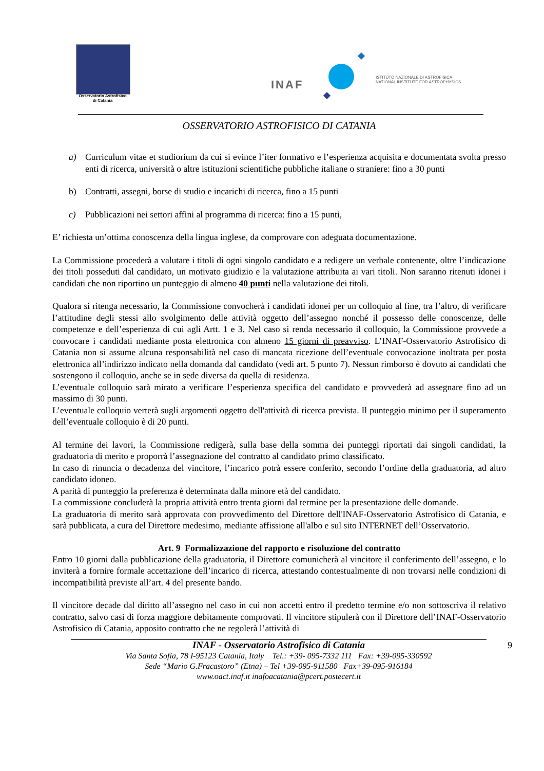Osservatorio Astrofisico
di Catania
INAF
ISTITUTO NAZIONALE DI ASTROFISICA
NATIONAL INSTITUTE FOR ASTROPHYSICS
OSSERVATORIO ASTROFISICO DI CATANIA
a) Curriculum vitae et studiorium da cui si evince l’iter formativo e l’esperienza acquisita e documentata svolta presso enti di ricerca, università o altre istituzioni scientifiche pubbliche italiane o straniere: fino a 30 punti
b) Contratti, assegni, borse di studio e incarichi di ricerca, fino a 15 punti
c) Pubblicazioni nei settori affini al programma di ricerca: fino a 15 punti,
E’ richiesta un’ottima conoscenza della lingua inglese, da comprovare con adeguata documentazione.
La Commissione procederà a valutare i titoli di ogni singolo candidato e a redigere un verbale contenente, oltre l’indicazione dei titoli posseduti dal candidato, un motivato giudizio e la valutazione attribuita ai vari titoli. Non saranno ritenuti idonei i candidati che non riportino un punteggio di almeno 40 punti nella valutazione dei titoli.
Qualora si ritenga necessario, la Commissione convocherà i candidati idonei per un colloquio al fine, tra l’altro, di verificare l’attitudine degli stessi allo svolgimento delle attività oggetto dell’assegno nonché il possesso delle conoscenze, delle competenze e dell’esperienza di cui agli Artt. 1 e 3. Nel caso si renda necessario il colloquio, la Commissione provvede a convocare i candidati mediante posta elettronica con almeno 15 giorni di preavviso. L’INAF-Osservatorio Astrofisico di Catania non si assume alcuna responsabilità nel caso di mancata ricezione dell’eventuale convocazione inoltrata per posta elettronica all’indirizzo indicato nella domanda dal candidato (vedi art. 5 punto 7). Nessun rimborso è dovuto ai candidati che sostengono il colloquio, anche se in sede diversa da quella di residenza.
L’eventuale colloquio sarà mirato a verificare l’esperienza specifica del candidato e provvederà ad assegnare fino ad un massimo di 30 punti.
L’eventuale colloquio verterà sugli argomenti oggetto dell'attività di ricerca prevista. Il punteggio minimo per il superamento dell’eventuale colloquio è di 20 punti.
Al termine dei lavori, la Commissione redigerà, sulla base della somma dei punteggi riportati dai singoli candidati, la graduatoria di merito e proporrà l’assegnazione del contratto al candidato primo classificato.
In caso di rinuncia o decadenza del vincitore, l’incarico potrà essere conferito, secondo l’ordine della graduatoria, ad altro candidato idoneo.
A parità di punteggio la preferenza è determinata dalla minore età del candidato.
La commissione concluderà la propria attività entro trenta giorni dal termine per la presentazione delle domande.
La graduatoria di merito sarà approvata con provvedimento del Direttore dell'INAF-Osservatorio Astrofisico di Catania, e sarà pubblicata, a cura del Direttore medesimo, mediante affissione all'albo e sul sito INTERNET dell’Osservatorio.
Art. 9 Formalizzazione del rapporto e risoluzione del contratto
Entro 10 giorni dalla pubblicazione della graduatoria, il Direttore comunicherà al vincitore il conferimento dell’assegno, e lo inviterà a fornire formale accettazione dell’incarico di ricerca, attestando contestualmente di non trovarsi nelle condizioni di incompatibilità previste all’art. 4 del presente bando.
Il vincitore decade dal diritto all’assegno nel caso in cui non accetti entro il predetto termine e/o non sottoscriva il relativo contratto, salvo casi di forza maggiore debitamente comprovati. Il vincitore stipulerà con il Direttore dell’INAF-Osservatorio Astrofisico di Catania, apposito contratto che ne regolerà l’attività di
9 INAF - Osservatorio Astrofisico di Catania
Via Santa Sofia, 78 I-95123 Catania, Italy Tel.: +39- 095-7332 111 Fax: +39-095-330592
Sede “Mario G.Fracastoro” (Etna) – Tel +39-095-911580 Fax+39-095-916184
www.oact.inaf.it inafoacatania@pcert.postecert.it